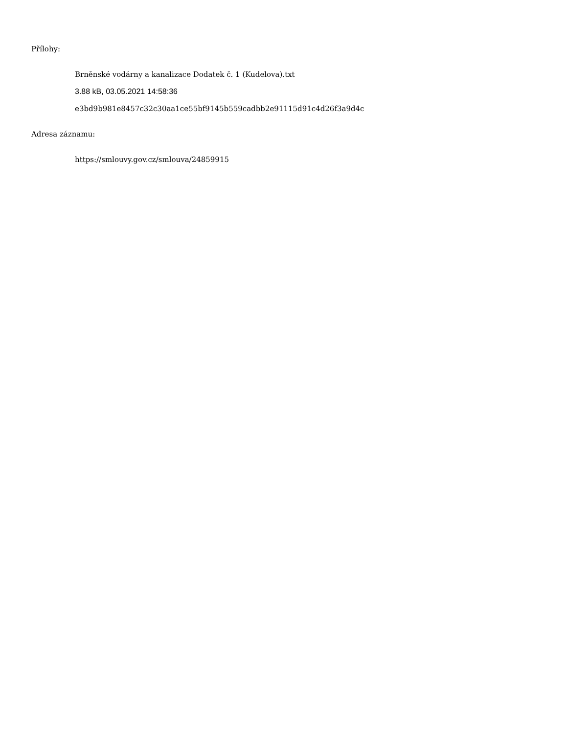Přílohy:
Brněnské vodárny a kanalizace Dodatek č. 1 (Kudelova).txt
3.88 kB, 03.05.2021 14:58:36
e3bd9b981e8457c32c30aa1ce55bf9145b559cadbb2e91115d91c4d26f3a9d4c
Adresa záznamu:
https://smlouvy.gov.cz/smlouva/24859915